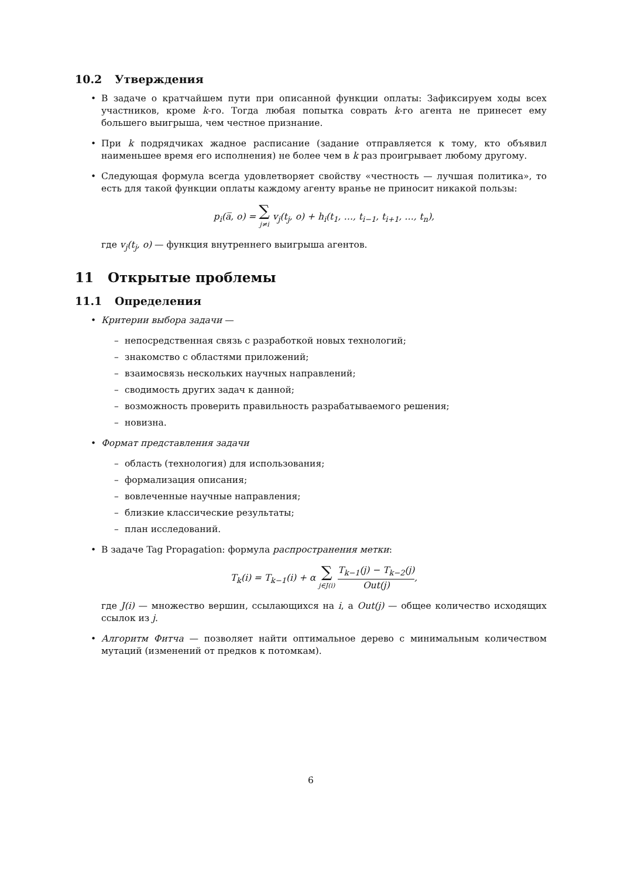10.2 Утверждения
• В задаче о кратчайшем пути при описанной функции оплаты: Зафиксируем ходы всех участников, кроме k-го. Тогда любая попытка соврать k-го агента не принесет ему большего выигрыша, чем честное признание.
• При k подрядчиках жадное расписание (задание отправляется к тому, кто объявил наименьшее время его исполнения) не более чем в k раз проигрывает любому другому.
• Следующая формула всегда удовлетворяет свойству «честность — лучшая политика», то есть для такой функции оплаты каждому агенту вранье не приносит никакой пользы:
p<sub>i</sub>(a̅, o) = ∑ j≠i v<sub>j</sub>(t<sub>j</sub>, o) + h<sub>i</sub>(t<sub>1</sub>, …, t<sub>i−1</sub>, t<sub>i+1</sub>, …, t<sub>n</sub>),
где v<sub>j</sub>(t<sub>j</sub>, o) — функция внутреннего выигрыша агентов.
11 Открытые проблемы
11.1 Определения
• Критерии выбора задачи —
– непосредственная связь с разработкой новых технологий;
– знакомство с областями приложений;
– взаимосвязь нескольких научных направлений;
– сводимость других задач к данной;
– возможность проверить правильность разрабатываемого решения;
– новизна.
• Формат представления задачи
– область (технология) для использования;
– формализация описания;
– вовлеченные научные направления;
– близкие классические результаты;
– план исследований.
• В задаче Tag Propagation: формула распространения метки:
T<sub>k</sub>(i) = T<sub>k−1</sub>(i) + α ∑ j∈J(i) T<sub>k−1</sub>(j) − T<sub>k−2</sub>(j) Out(j),
где J(i) — множество вершин, ссылающихся на i, а Out(j) — общее количество исходящих ссылок из j.
• Алгоритм Фитча — позволяет найти оптимальное дерево с минимальным количеством мутаций (изменений от предков к потомкам).
6